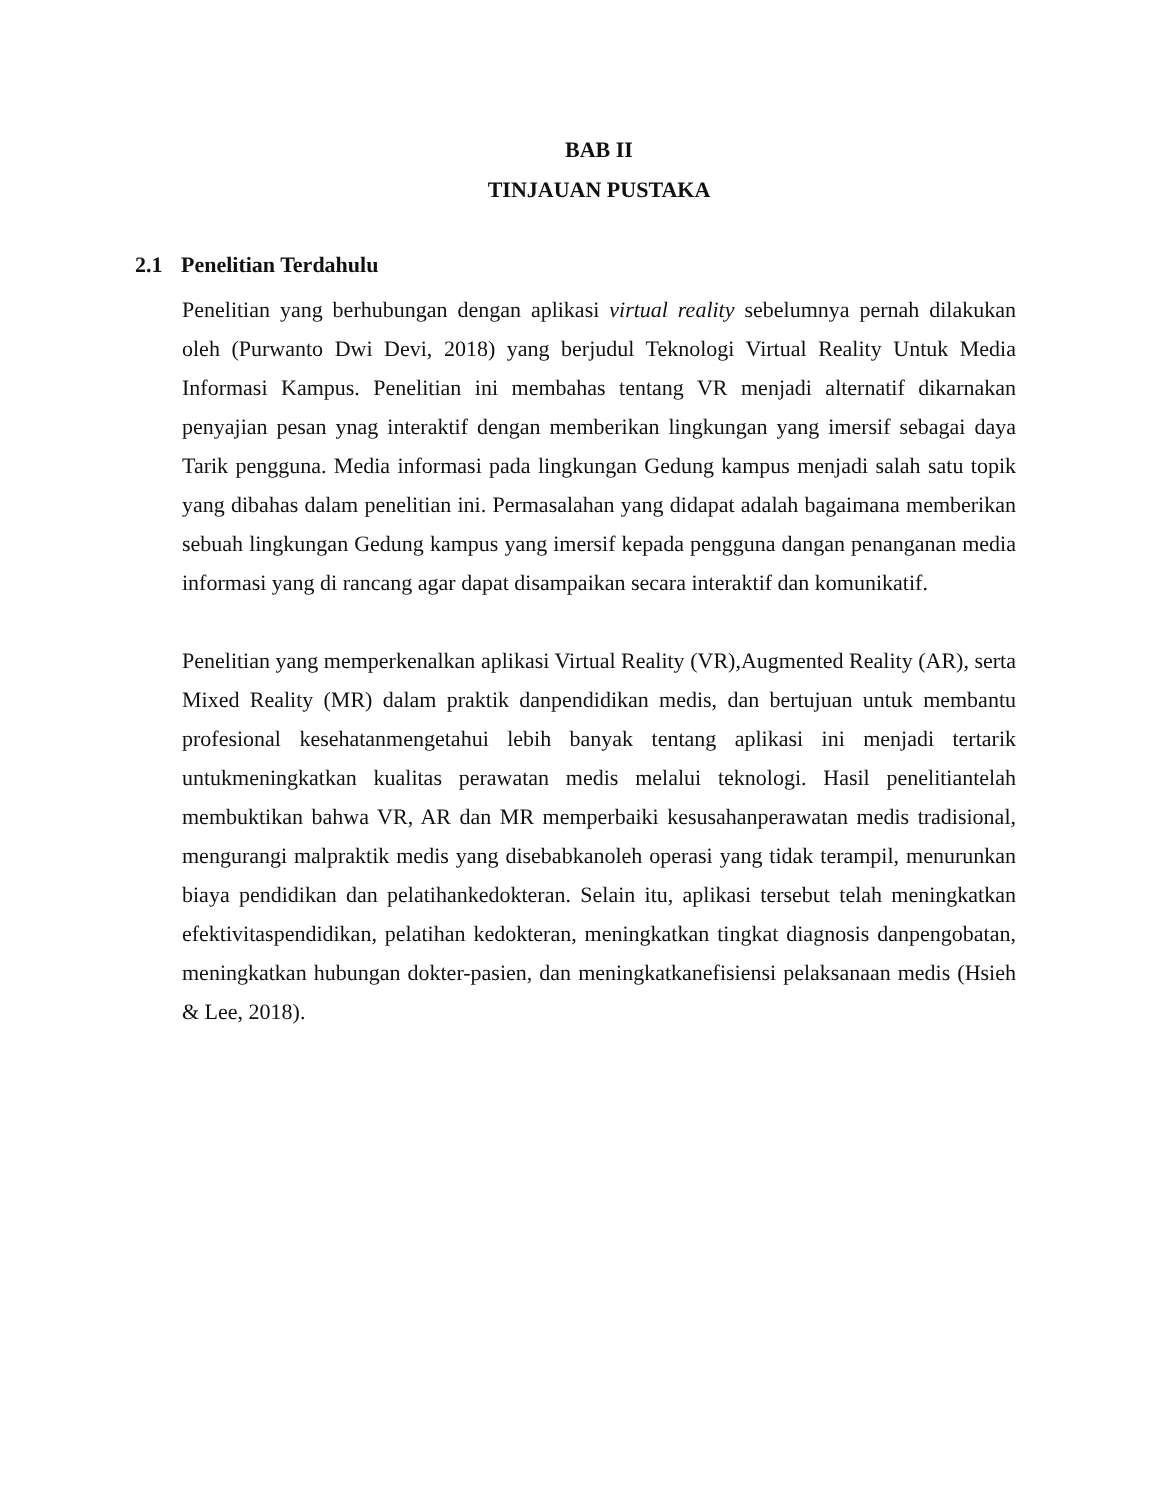BAB II
TINJAUAN PUSTAKA
2.1 Penelitian Terdahulu
Penelitian yang berhubungan dengan aplikasi virtual reality sebelumnya pernah dilakukan oleh (Purwanto Dwi Devi, 2018) yang berjudul Teknologi Virtual Reality Untuk Media Informasi Kampus. Penelitian ini membahas tentang VR menjadi alternatif dikarnakan penyajian pesan ynag interaktif dengan memberikan lingkungan yang imersif sebagai daya Tarik pengguna. Media informasi pada lingkungan Gedung kampus menjadi salah satu topik yang dibahas dalam penelitian ini. Permasalahan yang didapat adalah bagaimana memberikan sebuah lingkungan Gedung kampus yang imersif kepada pengguna dangan penanganan media informasi yang di rancang agar dapat disampaikan secara interaktif dan komunikatif.
Penelitian yang memperkenalkan aplikasi Virtual Reality (VR),Augmented Reality (AR), serta Mixed Reality (MR) dalam praktik danpendidikan medis, dan bertujuan untuk membantu profesional kesehatanmengetahui lebih banyak tentang aplikasi ini menjadi tertarik untukmeningkatkan kualitas perawatan medis melalui teknologi. Hasil penelitiantelah membuktikan bahwa VR, AR dan MR memperbaiki kesusahanperawatan medis tradisional, mengurangi malpraktik medis yang disebabkanoleh operasi yang tidak terampil, menurunkan biaya pendidikan dan pelatihankedokteran. Selain itu, aplikasi tersebut telah meningkatkan efektivitaspendidikan, pelatihan kedokteran, meningkatkan tingkat diagnosis danpengobatan, meningkatkan hubungan dokter-pasien, dan meningkatkanefisiensi pelaksanaan medis (Hsieh & Lee, 2018).